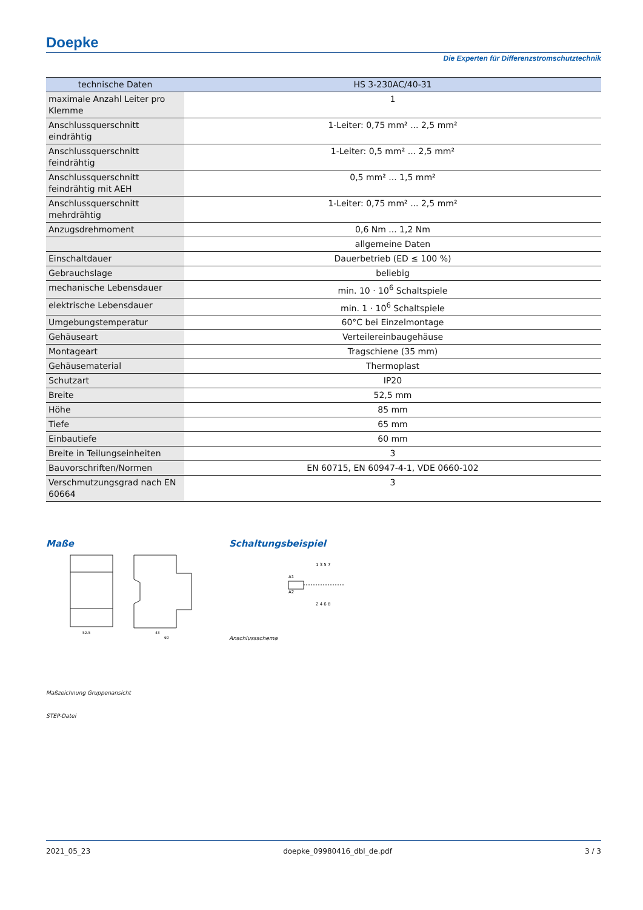Doepke
Die Experten für Differenzstromschutztechnik
| technische Daten | HS 3-230AC/40-31 |
| --- | --- |
| maximale Anzahl Leiter pro Klemme | 1 |
| Anschlussquerschnitt eindrähtig | 1-Leiter: 0,75 mm² ... 2,5 mm² |
| Anschlussquerschnitt feindrähtig | 1-Leiter: 0,5 mm² ... 2,5 mm² |
| Anschlussquerschnitt feindrähtig mit AEH | 0,5 mm² ... 1,5 mm² |
| Anschlussquerschnitt mehrdrähtig | 1-Leiter: 0,75 mm² ... 2,5 mm² |
| Anzugsdrehmoment | 0,6 Nm ... 1,2 Nm |
| | allgemeine Daten |
| Einschaltdauer | Dauerbetrieb (ED ≤ 100 %) |
| Gebrauchslage | beliebig |
| mechanische Lebensdauer | min. 10 · 10<sup>6</sup> Schaltspiele |
| elektrische Lebensdauer | min. 1 · 10<sup>6</sup> Schaltspiele |
| Umgebungstemperatur | 60°C bei Einzelmontage |
| Gehäuseart | Verteilereinbaugehäuse |
| Montageart | Tragschiene (35 mm) |
| Gehäusematerial | Thermoplast |
| Schutzart | IP20 |
| Breite | 52,5 mm |
| Höhe | 85 mm |
| Tiefe | 65 mm |
| Einbautiefe | 60 mm |
| Breite in Teilungseinheiten | 3 |
| Bauvorschriften/Normen | EN 60715, EN 60947-4-1, VDE 0660-102 |
| Verschmutzungsgrad nach EN 60664 | 3 |
Maße
52.5
43
60
Maßzeichnung Gruppenansicht
STEP-Datei
Schaltungsbeispiel
1 3 5 7
A1
A2
2 4 6 8
Anschlussschema
2021_05_23 doepke_09980416_dbl_de.pdf 3 / 3